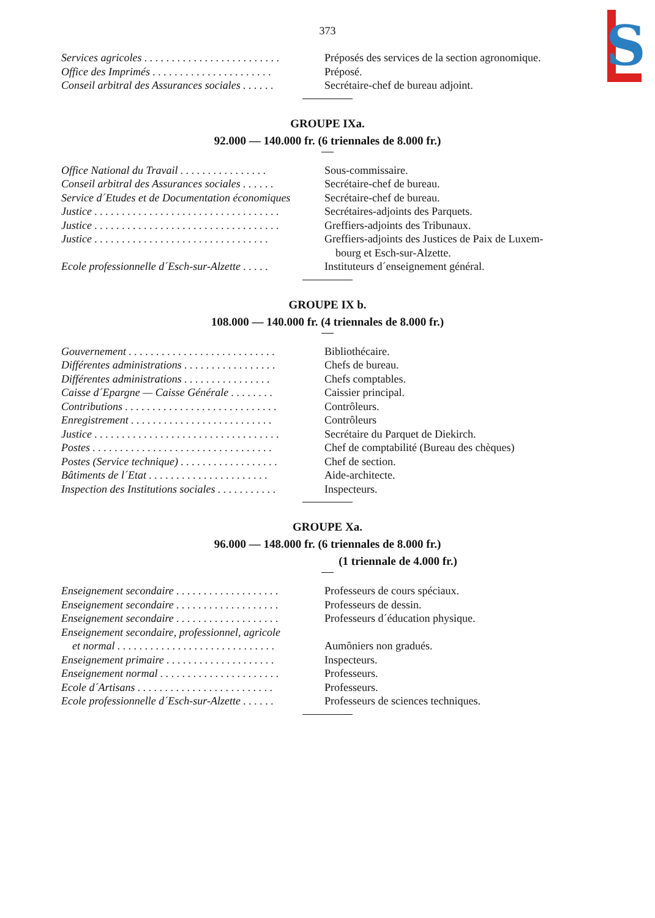S
373
| Services agricoles . . . . . . . . . . . . . . . . . . . . . . . . . | Préposés des services de la section agronomique. |
| Office des Imprimés . . . . . . . . . . . . . . . . . . . . . . | Préposé. |
| Conseil arbitral des Assurances sociales . . . . . . | Secrétaire-chef de bureau adjoint. |
GROUPE IXa.
92.000 — 140.000 fr. (6 triennales de 8.000 fr.)
| Office National du Travail . . . . . . . . . . . . . . . . | Sous-commissaire. |
| Conseil arbitral des Assurances sociales . . . . . . | Secrétaire-chef de bureau. |
| Service d´Etudes et de Documentation économiques | Secrétaire-chef de bureau. |
| Justice . . . . . . . . . . . . . . . . . . . . . . . . . . . . . . . . . . | Secrétaires-adjoints des Parquets. |
| Justice . . . . . . . . . . . . . . . . . . . . . . . . . . . . . . . . . . | Greffiers-adjoints des Tribunaux. |
| Justice . . . . . . . . . . . . . . . . . . . . . . . . . . . . . . . . | Greffiers-adjoints des Justices de Paix de Luxem- bourg et Esch-sur-Alzette. |
| Ecole professionnelle d´Esch-sur-Alzette . . . . . | Instituteurs d´enseignement général. |
GROUPE IX b.
108.000 — 140.000 fr. (4 triennales de 8.000 fr.)
| Gouvernement . . . . . . . . . . . . . . . . . . . . . . . . . . . | Bibliothécaire. |
| Différentes administrations . . . . . . . . . . . . . . . . . | Chefs de bureau. |
| Différentes administrations . . . . . . . . . . . . . . . . | Chefs comptables. |
| Caisse d´Epargne — Caisse Générale . . . . . . . . | Caissier principal. |
| Contributions . . . . . . . . . . . . . . . . . . . . . . . . . . . . | Contrôleurs. |
| Enregistrement . . . . . . . . . . . . . . . . . . . . . . . . . . | Contrôleurs |
| Justice . . . . . . . . . . . . . . . . . . . . . . . . . . . . . . . . . . | Secrétaire du Parquet de Diekirch. |
| Postes . . . . . . . . . . . . . . . . . . . . . . . . . . . . . . . . . | Chef de comptabilité (Bureau des chèques) |
| Postes (Service technique) . . . . . . . . . . . . . . . . . . | Chef de section. |
| Bâtiments de l´Etat . . . . . . . . . . . . . . . . . . . . . . | Aide-architecte. |
| Inspection des Institutions sociales . . . . . . . . . . . | Inspecteurs. |
GROUPE Xa.
96.000 — 148.000 fr. (6 triennales de 8.000 fr.)
(1 triennale de 4.000 fr.)
| Enseignement secondaire . . . . . . . . . . . . . . . . . . . | Professeurs de cours spéciaux. |
| Enseignement secondaire . . . . . . . . . . . . . . . . . . . | Professeurs de dessin. |
| Enseignement secondaire . . . . . . . . . . . . . . . . . . . | Professeurs d´éducation physique. |
| Enseignement secondaire, professionnel, agricole et normal . . . . . . . . . . . . . . . . . . . . . . . . . . . . . | Aumôniers non gradués. |
| Enseignement primaire . . . . . . . . . . . . . . . . . . . . | Inspecteurs. |
| Enseignement normal . . . . . . . . . . . . . . . . . . . . . . | Professeurs. |
| Ecole d´Artisans . . . . . . . . . . . . . . . . . . . . . . . . . | Professeurs. |
| Ecole professionnelle d´Esch-sur-Alzette . . . . . . | Professeurs de sciences techniques. |